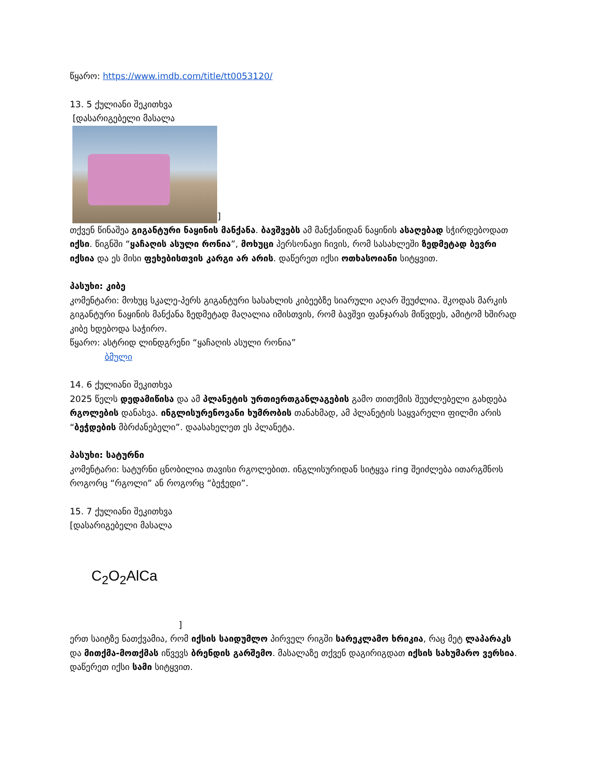წყარო: https://www.imdb.com/title/tt0053120/
13. 5 ქულიანი შეკითხვა
[დასარიგებელი მასალა
]
თქვენ წინაშეა გიგანტური ნაყინის მანქანა. ბავშვებს ამ მანქანიდან ნაყინის ასაღებად სჭირდებოდათ იქსი. წიგნში “ყაჩაღის ასული რონია”, მოხუცი პერსონაჟი ჩივის, რომ სასახლეში ზედმეტად ბევრი იქსია და ეს მისი ფეხებისთვის კარგი არ არის. დაწერეთ იქსი ოთხასოიანი სიტყვით.
პასუხი: კიბე
კომენტარი: მოხუც სკალე-პერს გიგანტური სასახლის კიბეებზე სიარული აღარ შეუძლია. შკოდას მარკის გიგანტური ნაყინის მანქანა ზედმეტად მაღალია იმისთვის, რომ ბავშვი ფანჯარას მიწვდეს, ამიტომ ხშირად კიბე ხდებოდა საჭირო.
წყარო: ასტრიდ ლინდგრენი “ყაჩაღის ასული რონია”
ბმული
14. 6 ქულიანი შეკითხვა
2025 წელს დედამიწისა და ამ პლანეტის ურთიერთგანლაგების გამო თითქმის შეუძლებელი გახდება რგოლების დანახვა. ინგლისურენოვანი ხუმრობის თანახმად, ამ პლანეტის საყვარელი ფილმი არის “ბეჭდების მბრძანებელი”. დაასახელეთ ეს პლანეტა.
პასუხი: სატურნი
კომენტარი: სატურნი ცნობილია თავისი რგოლებით. ინგლისურიდან სიტყვა ring შეიძლება ითარგმნოს როგორც “რგოლი” ან როგორც “ბეჭედი”.
15. 7 ქულიანი შეკითხვა
[დასარიგებელი მასალა
C<sub>2</sub>O<sub>2</sub>AlCa
]
ერთ საიტზე ნათქვამია, რომ იქსის საიდუმლო პირველ რიგში სარეკლამო ხრიკია, რაც მეტ ლაპარაკს და მითქმა-მოთქმას იწვევს ბრენდის გარშემო. მასალაზე თქვენ დაგირიგდათ იქსის სახუმარო ვერსია. დაწერეთ იქსი სამი სიტყვით.